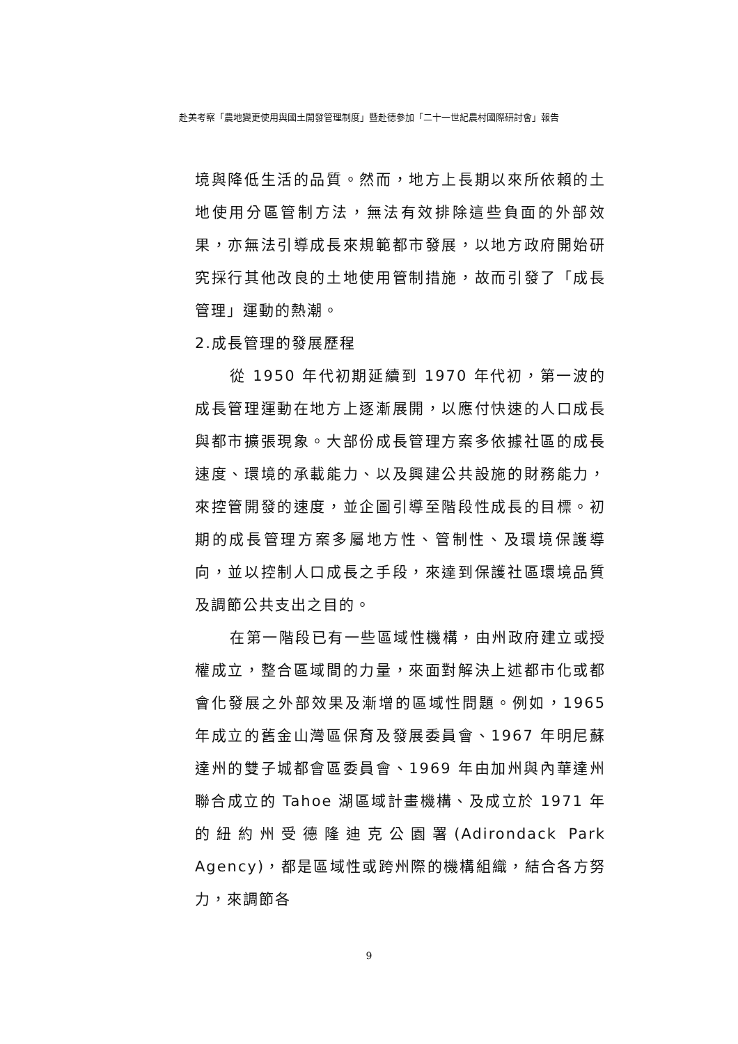赴美考察「農地變更使用與國土開發管理制度」暨赴德參加「二十一世紀農村國際研討會」報告
境與降低生活的品質。然而，地方上長期以來所依賴的土地使用分區管制方法，無法有效排除這些負面的外部效果，亦無法引導成長來規範都市發展，以地方政府開始研究採行其他改良的土地使用管制措施，故而引發了「成長管理」運動的熱潮。
2.成長管理的發展歷程
從 1950 年代初期延續到 1970 年代初，第一波的成長管理運動在地方上逐漸展開，以應付快速的人口成長與都市擴張現象。大部份成長管理方案多依據社區的成長速度、環境的承載能力、以及興建公共設施的財務能力，來控管開發的速度，並企圖引導至階段性成長的目標。初期的成長管理方案多屬地方性、管制性、及環境保護導向，並以控制人口成長之手段，來達到保護社區環境品質及調節公共支出之目的。
在第一階段已有一些區域性機構，由州政府建立或授權成立，整合區域間的力量，來面對解決上述都市化或都會化發展之外部效果及漸增的區域性問題。例如，1965 年成立的舊金山灣區保育及發展委員會、1967 年明尼蘇達州的雙子城都會區委員會、1969 年由加州與內華達州聯合成立的 Tahoe 湖區域計畫機構、及成立於 1971 年的紐約州受德隆迪克公園署(Adirondack Park Agency)，都是區域性或跨州際的機構組織，結合各方努力，來調節各
9